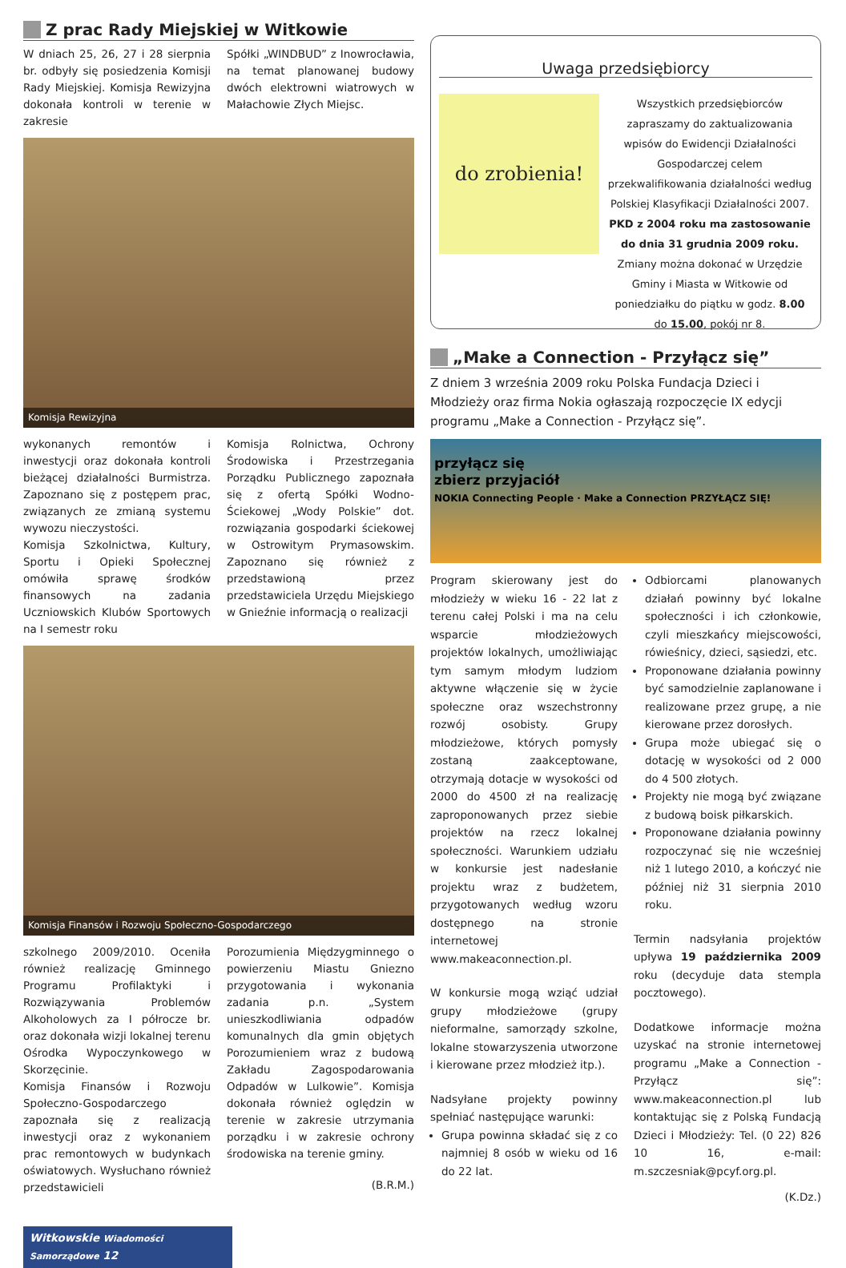Z prac Rady Miejskiej w Witkowie
W dniach 25, 26, 27 i 28 sierpnia br. odbyły się posiedzenia Komisji Rady Miejskiej. Komisja Rewizyjna dokonała kontroli w terenie w zakresie
Spółki „WINDBUD” z Inowrocławia, na temat planowanej budowy dwóch elektrowni wiatrowych w Małachowie Złych Miejsc.
Komisja Rewizyjna
wykonanych remontów i inwestycji oraz dokonała kontroli bieżącej działalności Burmistrza. Zapoznano się z postępem prac, związanych ze zmianą systemu wywozu nieczystości.
Komisja Szkolnictwa, Kultury, Sportu i Opieki Społecznej omówiła sprawę środków finansowych na zadania Uczniowskich Klubów Sportowych na I semestr roku
Komisja Rolnictwa, Ochrony Środowiska i Przestrzegania Porządku Publicznego zapoznała się z ofertą Spółki Wodno-Ściekowej „Wody Polskie” dot. rozwiązania gospodarki ściekowej w Ostrowitym Prymasowskim. Zapoznano się również z przedstawioną przez przedstawiciela Urzędu Miejskiego w Gnieźnie informacją o realizacji
Komisja Finansów i Rozwoju Społeczno-Gospodarczego
szkolnego 2009/2010. Oceniła również realizację Gminnego Programu Profilaktyki i Rozwiązywania Problemów Alkoholowych za I półrocze br. oraz dokonała wizji lokalnej terenu Ośrodka Wypoczynkowego w Skorzęcinie.
Komisja Finansów i Rozwoju Społeczno-Gospodarczego zapoznała się z realizacją inwestycji oraz z wykonaniem prac remontowych w budynkach oświatowych. Wysłuchano również przedstawicieli
Porozumienia Międzygminnego o powierzeniu Miastu Gniezno przygotowania i wykonania zadania p.n. „System unieszkodliwiania odpadów komunalnych dla gmin objętych Porozumieniem wraz z budową Zakładu Zagospodarowania Odpadów w Lulkowie”. Komisja dokonała również oględzin w terenie w zakresie utrzymania porządku i w zakresie ochrony środowiska na terenie gminy.
(B.R.M.)
Uwaga przedsiębiorcy
do zrobienia!
Wszystkich przedsiębiorców zapraszamy do zaktualizowania wpisów do Ewidencji Działalności Gospodarczej celem przekwalifikowania działalności według Polskiej Klasyfikacji Działalności 2007.
PKD z 2004 roku ma zastosowanie do dnia 31 grudnia 2009 roku.
Zmiany można dokonać w Urzędzie Gminy i Miasta w Witkowie od poniedziałku do piątku w godz. 8.00 do 15.00, pokój nr 8.
„Make a Connection - Przyłącz się”
Z dniem 3 września 2009 roku Polska Fundacja Dzieci i Młodzieży oraz firma Nokia ogłaszają rozpoczęcie IX edycji programu „Make a Connection - Przyłącz się”.
przyłącz się
zbierz przyjaciół
NOKIA Connecting People · Make a Connection PRZYŁĄCZ SIĘ!
Program skierowany jest do młodzieży w wieku 16 - 22 lat z terenu całej Polski i ma na celu wsparcie młodzieżowych projektów lokalnych, umożliwiając tym samym młodym ludziom aktywne włączenie się w życie społeczne oraz wszechstronny rozwój osobisty. Grupy młodzieżowe, których pomysły zostaną zaakceptowane, otrzymają dotacje w wysokości od 2000 do 4500 zł na realizację zaproponowanych przez siebie projektów na rzecz lokalnej społeczności. Warunkiem udziału w konkursie jest nadesłanie projektu wraz z budżetem, przygotowanych według wzoru dostępnego na stronie internetowej www.makeaconnection.pl.
W konkursie mogą wziąć udział grupy młodzieżowe (grupy nieformalne, samorządy szkolne, lokalne stowarzyszenia utworzone i kierowane przez młodzież itp.).
Nadsyłane projekty powinny spełniać następujące warunki:
Grupa powinna składać się z co najmniej 8 osób w wieku od 16 do 22 lat.
Odbiorcami planowanych działań powinny być lokalne społeczności i ich członkowie, czyli mieszkańcy miejscowości, rówieśnicy, dzieci, sąsiedzi, etc.
Proponowane działania powinny być samodzielnie zaplanowane i realizowane przez grupę, a nie kierowane przez dorosłych.
Grupa może ubiegać się o dotację w wysokości od 2 000 do 4 500 złotych.
Projekty nie mogą być związane z budową boisk piłkarskich.
Proponowane działania powinny rozpoczynać się nie wcześniej niż 1 lutego 2010, a kończyć nie później niż 31 sierpnia 2010 roku.
Termin nadsyłania projektów upływa 19 października 2009 roku (decyduje data stempla pocztowego).
Dodatkowe informacje można uzyskać na stronie internetowej programu „Make a Connection - Przyłącz się”: www.makeaconnection.pl lub kontaktując się z Polską Fundacją Dzieci i Młodzieży: Tel. (0 22) 826 10 16, e-mail: m.szczesniak@pcyf.org.pl.
(K.Dz.)
Witkowskie Wiadomości Samorządowe 12